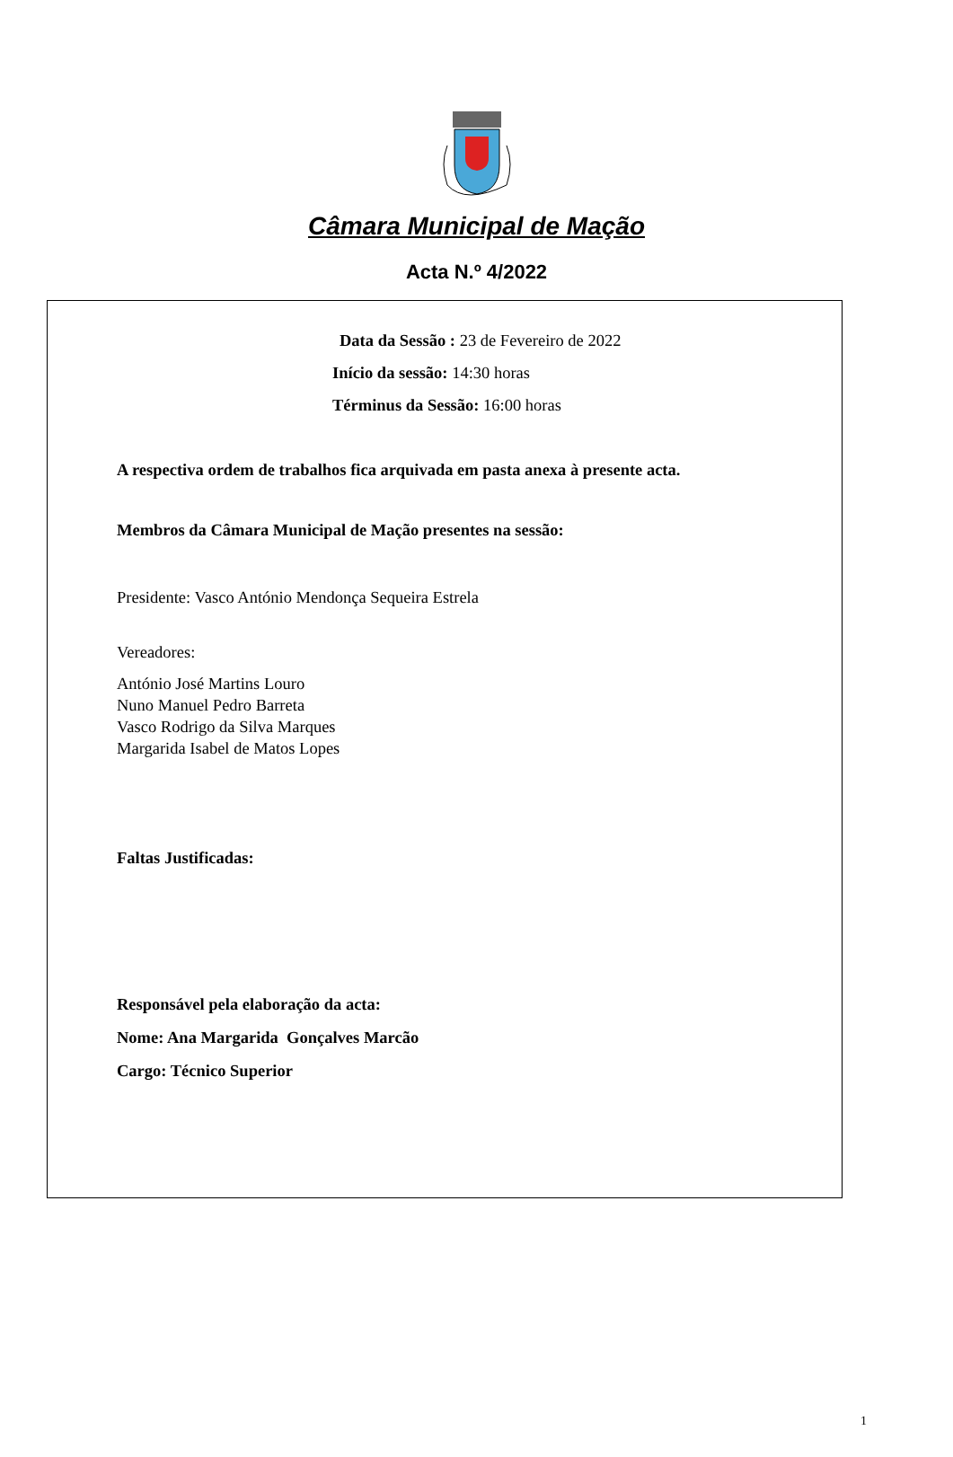Câmara Municipal de Mação
Acta N.º 4/2022
Data da Sessão : 23 de Fevereiro de 2022
Início da sessão: 14:30 horas
Términus da Sessão: 16:00 horas
A respectiva ordem de trabalhos fica arquivada em pasta anexa à presente acta.
Membros da Câmara Municipal de Mação presentes na sessão:
Presidente: Vasco António Mendonça Sequeira Estrela
Vereadores:
António José Martins Louro
Nuno Manuel Pedro Barreta
Vasco Rodrigo da Silva Marques
Margarida Isabel de Matos Lopes
Faltas Justificadas:
Responsável pela elaboração da acta:
Nome: Ana Margarida Gonçalves Marcão
Cargo: Técnico Superior
1